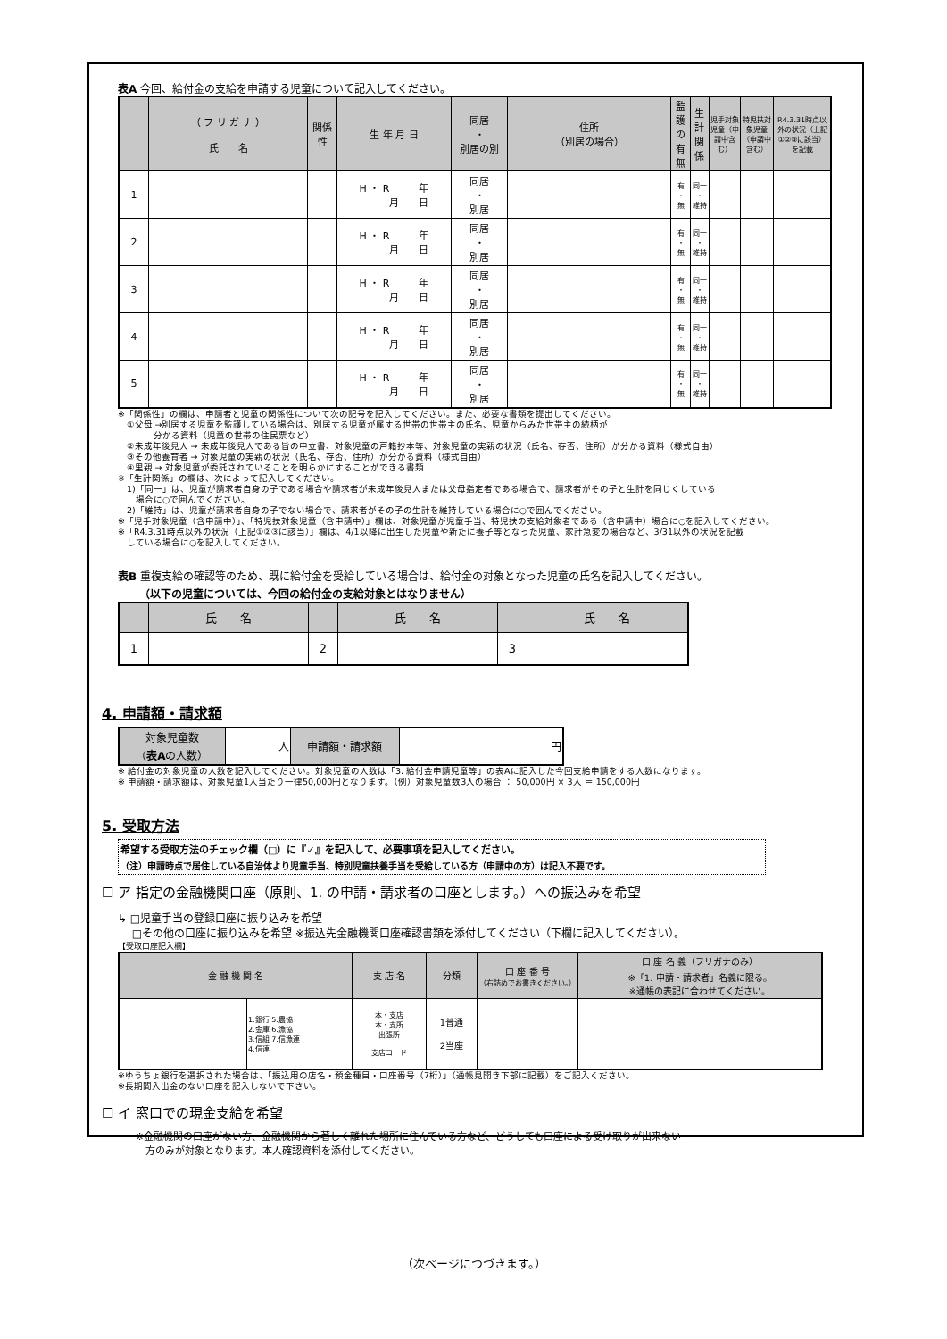表A 今回、給付金の支給を申請する児童について記入してください。
| | （ フ リ ガ ナ ） 氏 名 | 関係性 | 生 年 月 日 | 同居 ・ 別居の別 | 住所 （別居の場合） | 監護の有無 | 生計関係 | 児手対象児童（申請中含む） | 特児扶対象児童（申請中含む） | R4.3.31時点以外の状況（上記①②③に該当）を記載 |
| --- | --- | --- | --- | --- | --- | --- | --- | --- | --- | --- |
| 1 | | | H ・ R 年 月 日 | 同居 ・ 別居 | | 有 ・ 無 | 同一 ・ 維持 | | | |
| 2 | | | H ・ R 年 月 日 | 同居 ・ 別居 | | 有 ・ 無 | 同一 ・ 維持 | | | |
| 3 | | | H ・ R 年 月 日 | 同居 ・ 別居 | | 有 ・ 無 | 同一 ・ 維持 | | | |
| 4 | | | H ・ R 年 月 日 | 同居 ・ 別居 | | 有 ・ 無 | 同一 ・ 維持 | | | |
| 5 | | | H ・ R 年 月 日 | 同居 ・ 別居 | | 有 ・ 無 | 同一 ・ 維持 | | | |
※「関係性」の欄は、申請者と児童の関係性について次の記号を記入してください。また、必要な書類を提出してください。
　①父母 →別居する児童を監護している場合は、別居する児童が属する世帯の世帯主の氏名、児童からみた世帯主の続柄が
　　　　分かる資料（児童の世帯の住民票など）
　②未成年後見人 → 未成年後見人である旨の申立書、対象児童の戸籍抄本等、対象児童の実親の状況（氏名、存否、住所）が分かる資料（様式自由）
　③その他養育者 → 対象児童の実親の状況（氏名、存否、住所）が分かる資料（様式自由）
　④里親 → 対象児童が委託されていることを明らかにすることができる書類
※「生計関係」の欄は、次によって記入してください。
　1)「同一」は、児童が請求者自身の子である場合や請求者が未成年後見人または父母指定者である場合で、請求者がその子と生計を同じくしている
　　場合に○で囲んでください。
　2)「維持」は、児童が請求者自身の子でない場合で、請求者がその子の生計を維持している場合に○で囲んでください。
※「児手対象児童（含申請中）」、「特児扶対象児童（含申請中）」欄は、対象児童が児童手当、特児扶の支給対象者である（含申請中）場合に○を記入してください。
※「R4.3.31時点以外の状況（上記①②③に該当）」欄は、4/1以降に出生した児童や新たに養子等となった児童、家計急変の場合など、3/31以外の状況を記載
　している場合に○を記入してください。
表B 重複支給の確認等のため、既に給付金を受給している場合は、給付金の対象となった児童の氏名を記入してください。
　　（以下の児童については、今回の給付金の支給対象とはなりません）
| | 氏 名 | | 氏 名 | | 氏 名 |
| --- | --- | --- | --- | --- | --- |
| 1 | | 2 | | 3 | |
4. 申請額・請求額
| 対象児童数 （ 表A の人数） | 人 | 申請額・請求額 | 円 |
※ 給付金の対象児童の人数を記入してください。対象児童の人数は「3. 給付金申請児童等」の表Aに記入した今回支給申請をする人数になります。
※ 申請額・請求額は、対象児童1人当たり一律50,000円となります。（例）対象児童数3人の場合 ： 50,000円 × 3人 ＝ 150,000円
5. 受取方法
希望する受取方法のチェック欄（□）に『✓』を記入して、必要事項を記入してください。
（注）申請時点で居住している自治体より児童手当、特別児童扶養手当を受給している方（申請中の方）は記入不要です。
☐ ア 指定の金融機関口座（原則、1. の申請・請求者の口座とします。）への振込みを希望
↳ □児童手当の登録口座に振り込みを希望
　 □その他の口座に振り込みを希望 ※振込先金融機関口座確認書類を添付してください（下欄に記入してください）。
【受取口座記入欄】
| 金 融 機 関 名 | | 支 店 名 | 分類 | 口 座 番 号 （右詰めでお書きください。） | 口 座 名 義（フリガナのみ） ※「1. 申請・請求者」名義に限る。 ※通帳の表記に合わせてください。 |
| --- | --- | --- | --- | --- | --- |
| | 1.銀行 5.農協 2.金庫 6.漁協 3.信組 7.信漁連 4.信連 | 本・支店 本・支所 出張所 支店コード | 1普通 2当座 | | |
※ゆうちょ銀行を選択された場合は、「振込用の店名・預金種目・口座番号（7桁）」（通帳見開き下部に記載）をご記入ください。
※長期間入出金のない口座を記入しないで下さい。
☐ イ 窓口での現金支給を希望
※金融機関の口座がない方、金融機関から著しく離れた場所に住んでいる方など、どうしても口座による受け取りが出来ない
　方のみが対象となります。本人確認資料を添付してください。
（次ページにつづきます。）